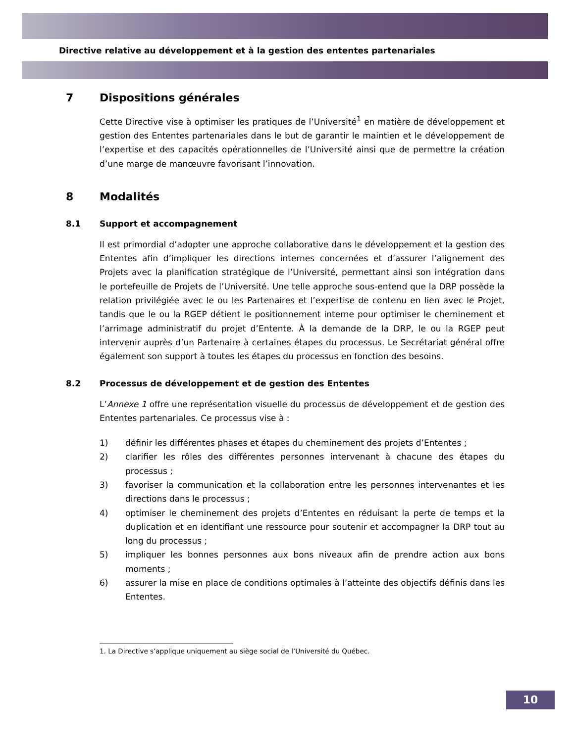Directive relative au développement et à la gestion des ententes partenariales
7 Dispositions générales
Cette Directive vise à optimiser les pratiques de l’Université<sup>1</sup> en matière de développement et gestion des Ententes partenariales dans le but de garantir le maintien et le développement de l’expertise et des capacités opérationnelles de l’Université ainsi que de permettre la création d’une marge de manœuvre favorisant l’innovation.
8 Modalités
8.1 Support et accompagnement
Il est primordial d’adopter une approche collaborative dans le développement et la gestion des Ententes afin d’impliquer les directions internes concernées et d’assurer l’alignement des Projets avec la planification stratégique de l’Université, permettant ainsi son intégration dans le portefeuille de Projets de l’Université. Une telle approche sous-entend que la DRP possède la relation privilégiée avec le ou les Partenaires et l’expertise de contenu en lien avec le Projet, tandis que le ou la RGEP détient le positionnement interne pour optimiser le cheminement et l’arrimage administratif du projet d’Entente. À la demande de la DRP, le ou la RGEP peut intervenir auprès d’un Partenaire à certaines étapes du processus. Le Secrétariat général offre également son support à toutes les étapes du processus en fonction des besoins.
8.2 Processus de développement et de gestion des Ententes
L’Annexe 1 offre une représentation visuelle du processus de développement et de gestion des Ententes partenariales. Ce processus vise à :
1) définir les différentes phases et étapes du cheminement des projets d’Ententes ;
2) clarifier les rôles des différentes personnes intervenant à chacune des étapes du processus ;
3) favoriser la communication et la collaboration entre les personnes intervenantes et les directions dans le processus ;
4) optimiser le cheminement des projets d’Ententes en réduisant la perte de temps et la duplication et en identifiant une ressource pour soutenir et accompagner la DRP tout au long du processus ;
5) impliquer les bonnes personnes aux bons niveaux afin de prendre action aux bons moments ;
6) assurer la mise en place de conditions optimales à l’atteinte des objectifs définis dans les Ententes.
1. La Directive s’applique uniquement au siège social de l’Université du Québec.
10